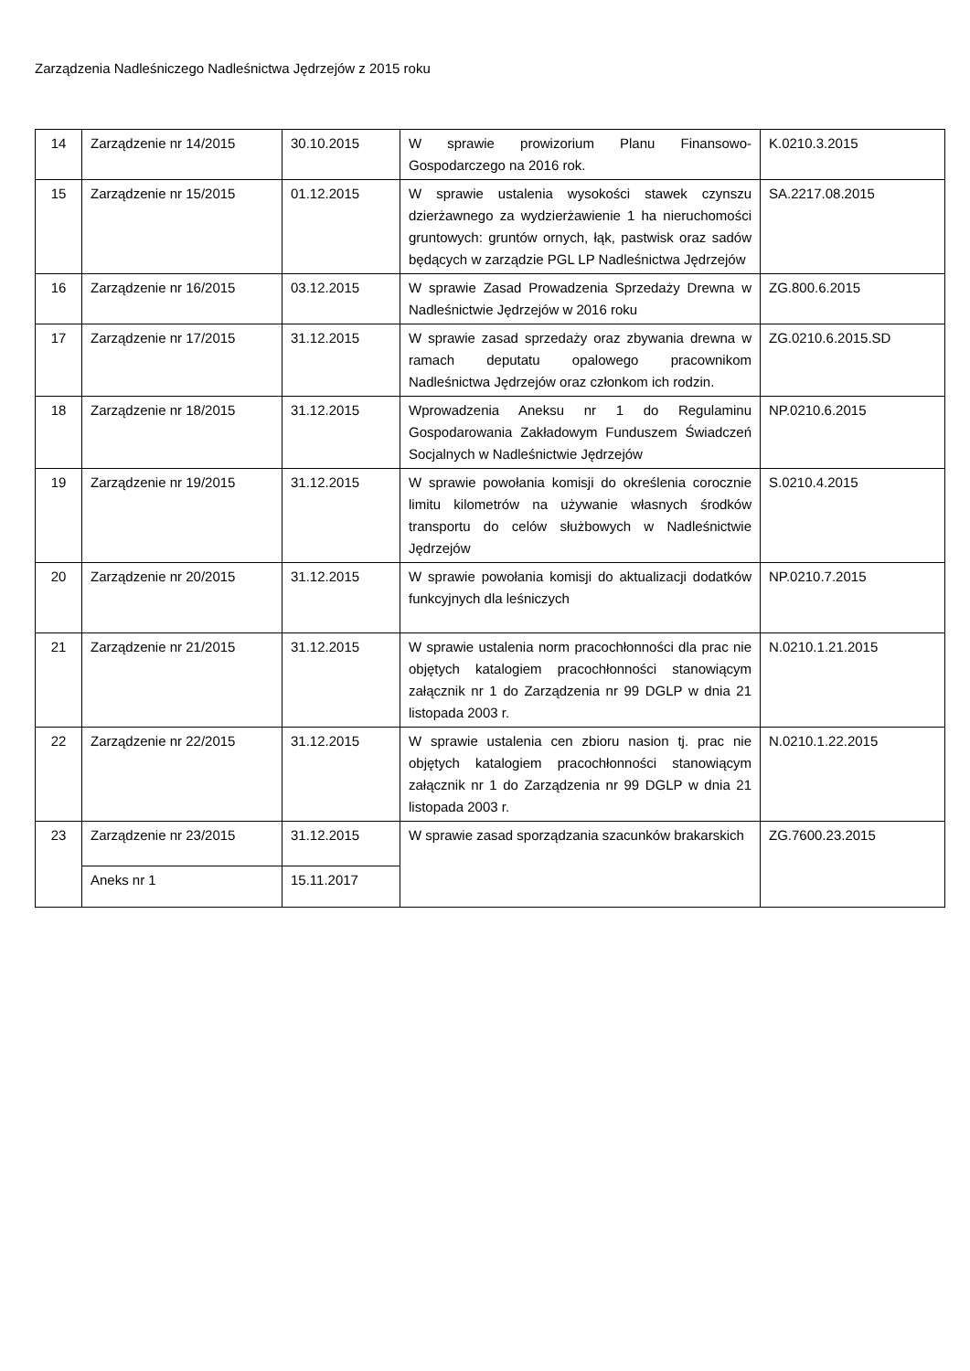Zarządzenia Nadleśniczego Nadleśnictwa Jędrzejów z 2015 roku
| 14 | Zarządzenie nr 14/2015 | 30.10.2015 | W sprawie prowizorium Planu Finansowo-Gospodarczego na 2016 rok. | K.0210.3.2015 |
| 15 | Zarządzenie nr 15/2015 | 01.12.2015 | W sprawie ustalenia wysokości stawek czynszu dzierżawnego za wydzierżawienie 1 ha nieruchomości gruntowych: gruntów ornych, łąk, pastwisk oraz sadów będących w zarządzie PGL LP Nadleśnictwa Jędrzejów | SA.2217.08.2015 |
| 16 | Zarządzenie nr 16/2015 | 03.12.2015 | W sprawie Zasad Prowadzenia Sprzedaży Drewna w Nadleśnictwie Jędrzejów w 2016 roku | ZG.800.6.2015 |
| 17 | Zarządzenie nr 17/2015 | 31.12.2015 | W sprawie zasad sprzedaży oraz zbywania drewna w ramach deputatu opalowego pracownikom Nadleśnictwa Jędrzejów oraz członkom ich rodzin. | ZG.0210.6.2015.SD |
| 18 | Zarządzenie nr 18/2015 | 31.12.2015 | Wprowadzenia Aneksu nr 1 do Regulaminu Gospodarowania Zakładowym Funduszem Świadczeń Socjalnych w Nadleśnictwie Jędrzejów | NP.0210.6.2015 |
| 19 | Zarządzenie nr 19/2015 | 31.12.2015 | W sprawie powołania komisji do określenia corocznie limitu kilometrów na używanie własnych środków transportu do celów służbowych w Nadleśnictwie Jędrzejów | S.0210.4.2015 |
| 20 | Zarządzenie nr 20/2015 | 31.12.2015 | W sprawie powołania komisji do aktualizacji dodatków funkcyjnych dla leśniczych | NP.0210.7.2015 |
| 21 | Zarządzenie nr 21/2015 | 31.12.2015 | W sprawie ustalenia norm pracochłonności dla prac nie objętych katalogiem pracochłonności stanowiącym załącznik nr 1 do Zarządzenia nr 99 DGLP w dnia 21 listopada 2003 r. | N.0210.1.21.2015 |
| 22 | Zarządzenie nr 22/2015 | 31.12.2015 | W sprawie ustalenia cen zbioru nasion tj. prac nie objętych katalogiem pracochłonności stanowiącym załącznik nr 1 do Zarządzenia nr 99 DGLP w dnia 21 listopada 2003 r. | N.0210.1.22.2015 |
| 23 | Zarządzenie nr 23/2015 | 31.12.2015 | W sprawie zasad sporządzania szacunków brakarskich | ZG.7600.23.2015 |
| | Aneks nr 1 | 15.11.2017 | | |